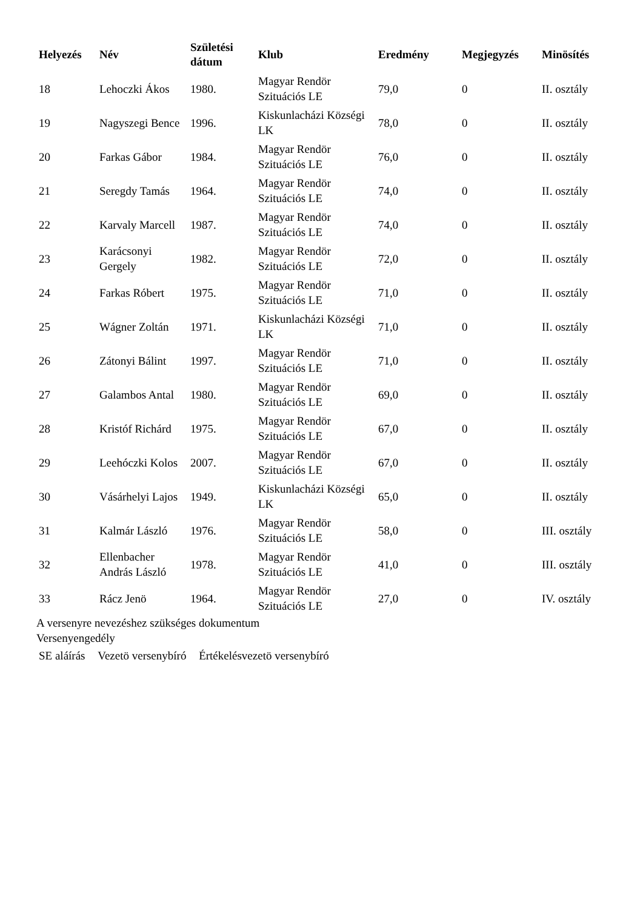| Helyezés | Név | Születési dátum | Klub | Eredmény | Megjegyzés | Minösítés |
| --- | --- | --- | --- | --- | --- | --- |
| 18 | Lehoczki Ákos | 1980. | Magyar Rendör Szituációs LE | 79,0 | 0 | II. osztály |
| 19 | Nagyszegi Bence | 1996. | Kiskunlacházi Községi LK | 78,0 | 0 | II. osztály |
| 20 | Farkas Gábor | 1984. | Magyar Rendör Szituációs LE | 76,0 | 0 | II. osztály |
| 21 | Seregdy Tamás | 1964. | Magyar Rendör Szituációs LE | 74,0 | 0 | II. osztály |
| 22 | Karvaly Marcell | 1987. | Magyar Rendör Szituációs LE | 74,0 | 0 | II. osztály |
| 23 | Karácsonyi Gergely | 1982. | Magyar Rendör Szituációs LE | 72,0 | 0 | II. osztály |
| 24 | Farkas Róbert | 1975. | Magyar Rendör Szituációs LE | 71,0 | 0 | II. osztály |
| 25 | Wágner Zoltán | 1971. | Kiskunlacházi Községi LK | 71,0 | 0 | II. osztály |
| 26 | Zátonyi Bálint | 1997. | Magyar Rendör Szituációs LE | 71,0 | 0 | II. osztály |
| 27 | Galambos Antal | 1980. | Magyar Rendör Szituációs LE | 69,0 | 0 | II. osztály |
| 28 | Kristóf Richárd | 1975. | Magyar Rendör Szituációs LE | 67,0 | 0 | II. osztály |
| 29 | Leehóczki Kolos | 2007. | Magyar Rendör Szituációs LE | 67,0 | 0 | II. osztály |
| 30 | Vásárhelyi Lajos | 1949. | Kiskunlacházi Községi LK | 65,0 | 0 | II. osztály |
| 31 | Kalmár László | 1976. | Magyar Rendör Szituációs LE | 58,0 | 0 | III. osztály |
| 32 | Ellenbacher András László | 1978. | Magyar Rendör Szituációs LE | 41,0 | 0 | III. osztály |
| 33 | Rácz Jenö | 1964. | Magyar Rendör Szituációs LE | 27,0 | 0 | IV. osztály |
A versenyre nevezéshez szükséges dokumentum
Versenyengedély
SE aláírás Vezetö versenybíró Értékelésvezetö versenybíró